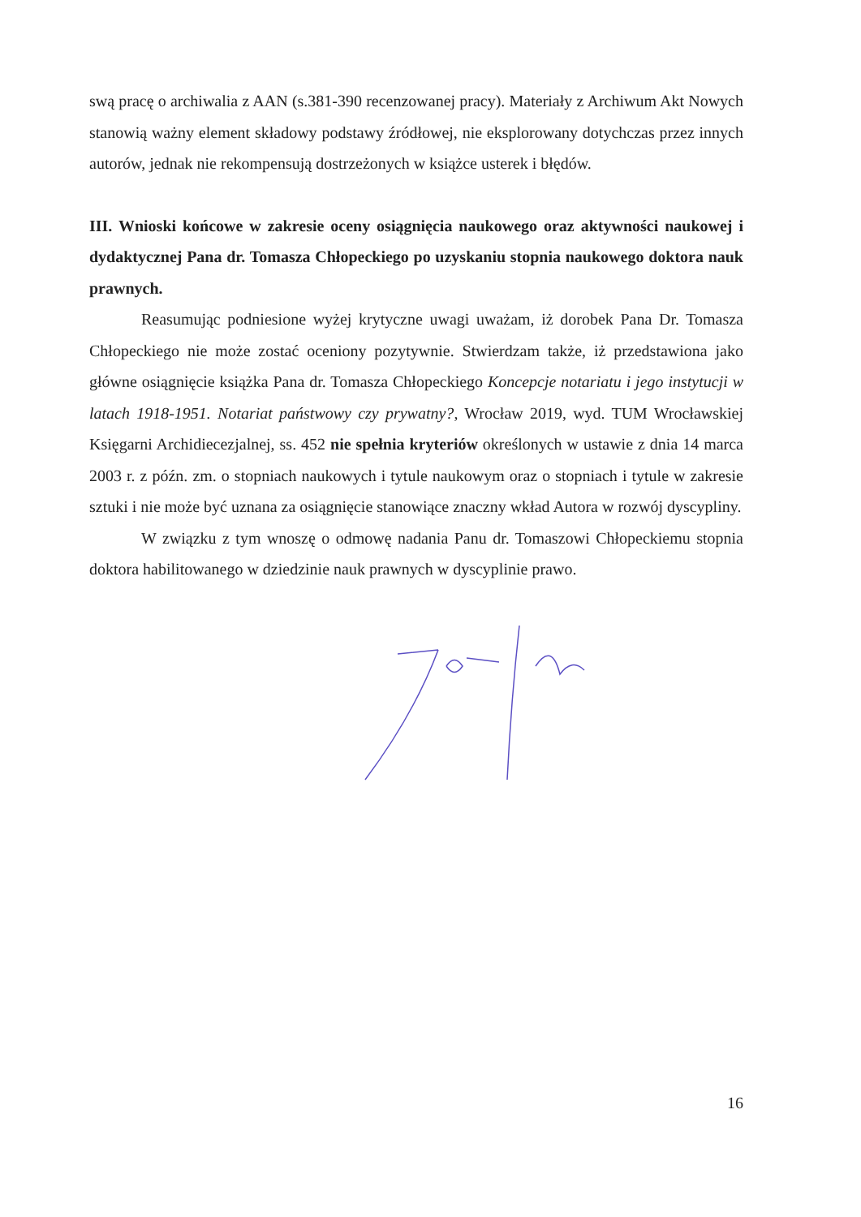swą pracę o archiwalia z AAN (s.381-390 recenzowanej pracy). Materiały z Archiwum Akt Nowych stanowią ważny element składowy podstawy źródłowej, nie eksplorowany dotychczas przez innych autorów, jednak nie rekompensują dostrzeżonych w książce usterek i błędów.
III. Wnioski końcowe w zakresie oceny osiągnięcia naukowego oraz aktywności naukowej i dydaktycznej Pana dr. Tomasza Chłopeckiego po uzyskaniu stopnia naukowego doktora nauk prawnych.
Reasumując podniesione wyżej krytyczne uwagi uważam, iż dorobek Pana Dr. Tomasza Chłopeckiego nie może zostać oceniony pozytywnie. Stwierdzam także, iż przedstawiona jako główne osiągnięcie książka Pana dr. Tomasza Chłopeckiego Koncepcje notariatu i jego instytucji w latach 1918-1951. Notariat państwowy czy prywatny?, Wrocław 2019, wyd. TUM Wrocławskiej Księgarni Archidiecezjalnej, ss. 452 nie spełnia kryteriów określonych w ustawie z dnia 14 marca 2003 r. z późn. zm. o stopniach naukowych i tytule naukowym oraz o stopniach i tytule w zakresie sztuki i nie może być uznana za osiągnięcie stanowiące znaczny wkład Autora w rozwój dyscypliny.
W związku z tym wnoszę o odmowę nadania Panu dr. Tomaszowi Chłopeckiemu stopnia doktora habilitowanego w dziedzinie nauk prawnych w dyscyplinie prawo.
16